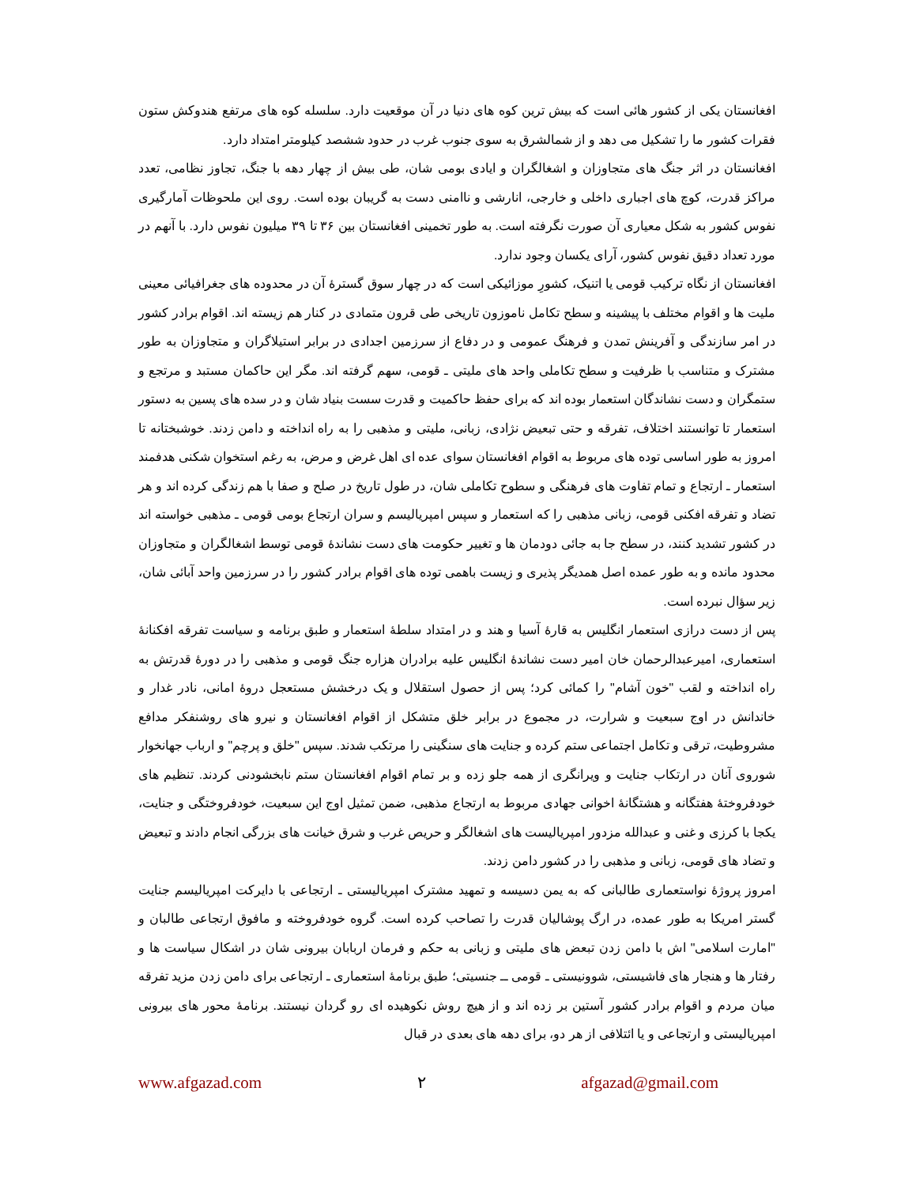افغانستان یکی از کشور هائی است که بیش ترین کوه های دنیا در آن موقعیت دارد. سلسله کوه های مرتفع هندوکش ستون فقرات کشور ما را تشکیل می دهد و از شمالشرق به سوی جنوب غرب در حدود ششصد کیلومتر امتداد دارد.
افغانستان در اثر جنگ های متجاوزان و اشغالگران و ایادی بومی شان، طی بیش از چهار دهه با جنگ، تجاوز نظامی، تعدد مراکز قدرت، کوچ های اجباری داخلی و خارجی، انارشی و ناامنی دست به گریبان بوده است. روی این ملحوظات آمارگیری نفوس کشور به شکل معیاری آن صورت نگرفته است. به طور تخمینی افغانستان بین ۳۶ تا ۳۹ میلیون نفوس دارد. با آنهم در مورد تعداد دقیق نفوس کشور، آرای یکسان وجود ندارد.
افغانستان از نگاه ترکیب قومی یا اتنیک، کشورِ موزائیکی است که در چهار سوق گسترهٔ آن در محدوده های جغرافیائی معینی ملیت ها و اقوام مختلف با پیشینه و سطح تکامل ناموزون تاریخی طی قرون متمادی در کنار هم زیسته اند. اقوام برادر کشور در امر سازندگی و آفرینش تمدن و فرهنگ عمومی و در دفاع از سرزمین اجدادی در برابر استیلاگران و متجاوزان به طور مشترک و متناسب با ظرفیت و سطح تکاملی واحد های ملیتی ـ قومی، سهم گرفته اند. مگر این حاکمان مستبد و مرتجع و ستمگران و دست نشاندگان استعمار بوده اند که برای حفظ حاکمیت و قدرت سست بنیاد شان و در سده های پسین به دستور استعمار تا توانستند اختلاف، تفرقه و حتی تبعیض نژادی، زبانی، ملیتی و مذهبی را به راه انداخته و دامن زدند. خوشبختانه تا امروز به طور اساسی توده های مربوط به اقوام افغانستان سوای عده ای اهل غرض و مرض، به رغم استخوان شکنی هدفمند استعمار ـ ارتجاع و تمام تفاوت های فرهنگی و سطوح تکاملی شان، در طول تاریخ در صلح و صفا با هم زندگی کرده اند و هر تضاد و تفرقه افکنی قومی، زبانی مذهبی را که استعمار و سپس امپریالیسم و سران ارتجاع بومی قومی ـ مذهبی خواسته اند در کشور تشدید کنند، در سطح جا به جائی دودمان ها و تغییر حکومت های دست نشاندهٔ قومی توسط اشغالگران و متجاوزان محدود مانده و به طور عمده اصل همدیگر پذیری و زیست باهمی توده های اقوام برادر کشور را در سرزمین واحد آبائی شان، زیر سؤال نبرده است.
پس از دست درازی استعمار انگلیس به قارهٔ آسیا و هند و در امتداد سلطهٔ استعمار و طبق برنامه و سیاست تفرقه افکنانهٔ استعماری، امیرعبدالرحمان خان امیر دست نشاندهٔ انگلیس علیه برادران هزاره جنگ قومی و مذهبی را در دورهٔ قدرتش به راه انداخته و لقب "خون آشام" را کمائی کرد؛ پس از حصول استقلال و یک درخشش مستعجل دروهٔ امانی، نادر غدار و خاندانش در اوج سبعیت و شرارت، در مجموع در برابر خلق متشکل از اقوام افغانستان و نیرو های روشنفکر مدافع مشروطیت، ترقی و تکامل اجتماعی ستم کرده و جنایت های سنگینی را مرتکب شدند. سپس "خلق و پرچم" و ارباب جهانخوار شوروی آنان در ارتکاب جنایت و ویرانگری از همه جلو زده و بر تمام اقوام افغانستان ستم نابخشودنی کردند. تنظیم های خودفروختهٔ هفتگانه و هشتگانهٔ اخوانی جهادی مربوط به ارتجاع مذهبی، ضمن تمثیل اوج این سبعیت، خودفروختگی و جنایت، یکجا با کرزی و غنی و عبدالله مزدور امپریالیست های اشغالگر و حریص غرب و شرق خیانت های بزرگی انجام دادند و تبعیض و تضاد های قومی، زبانی و مذهبی را در کشور دامن زدند.
امروز پروژهٔ نواستعماری طالبانی که به یمن دسیسه و تمهید مشترک امپریالیستی ـ ارتجاعی با دایرکت امپریالیسم جنایت گستر امریکا به طور عمده، در ارگ پوشالیان قدرت را تصاحب کرده است. گروه خودفروخته و مافوق ارتجاعی طالبان و "امارت اسلامی" اش با دامن زدن تبعض های ملیتی و زبانی به حکم و فرمان اربابان بیرونی شان در اشکال سیاست ها و رفتار ها و هنجار های فاشیستی، شوونیستی ـ قومی ــ جنسیتی؛ طبق برنامهٔ استعماری ـ ارتجاعی برای دامن زدن مزید تفرقه میان مردم و اقوام برادر کشور آستین بر زده اند و از هیچ روش نکوهیده ای رو گردان نیستند. برنامهٔ محور های بیرونی امپریالیستی و ارتجاعی و یا ائتلافی از هر دو، برای دهه های بعدی در قبال
www.afgazad.com ۲ afgazad@gmail.com